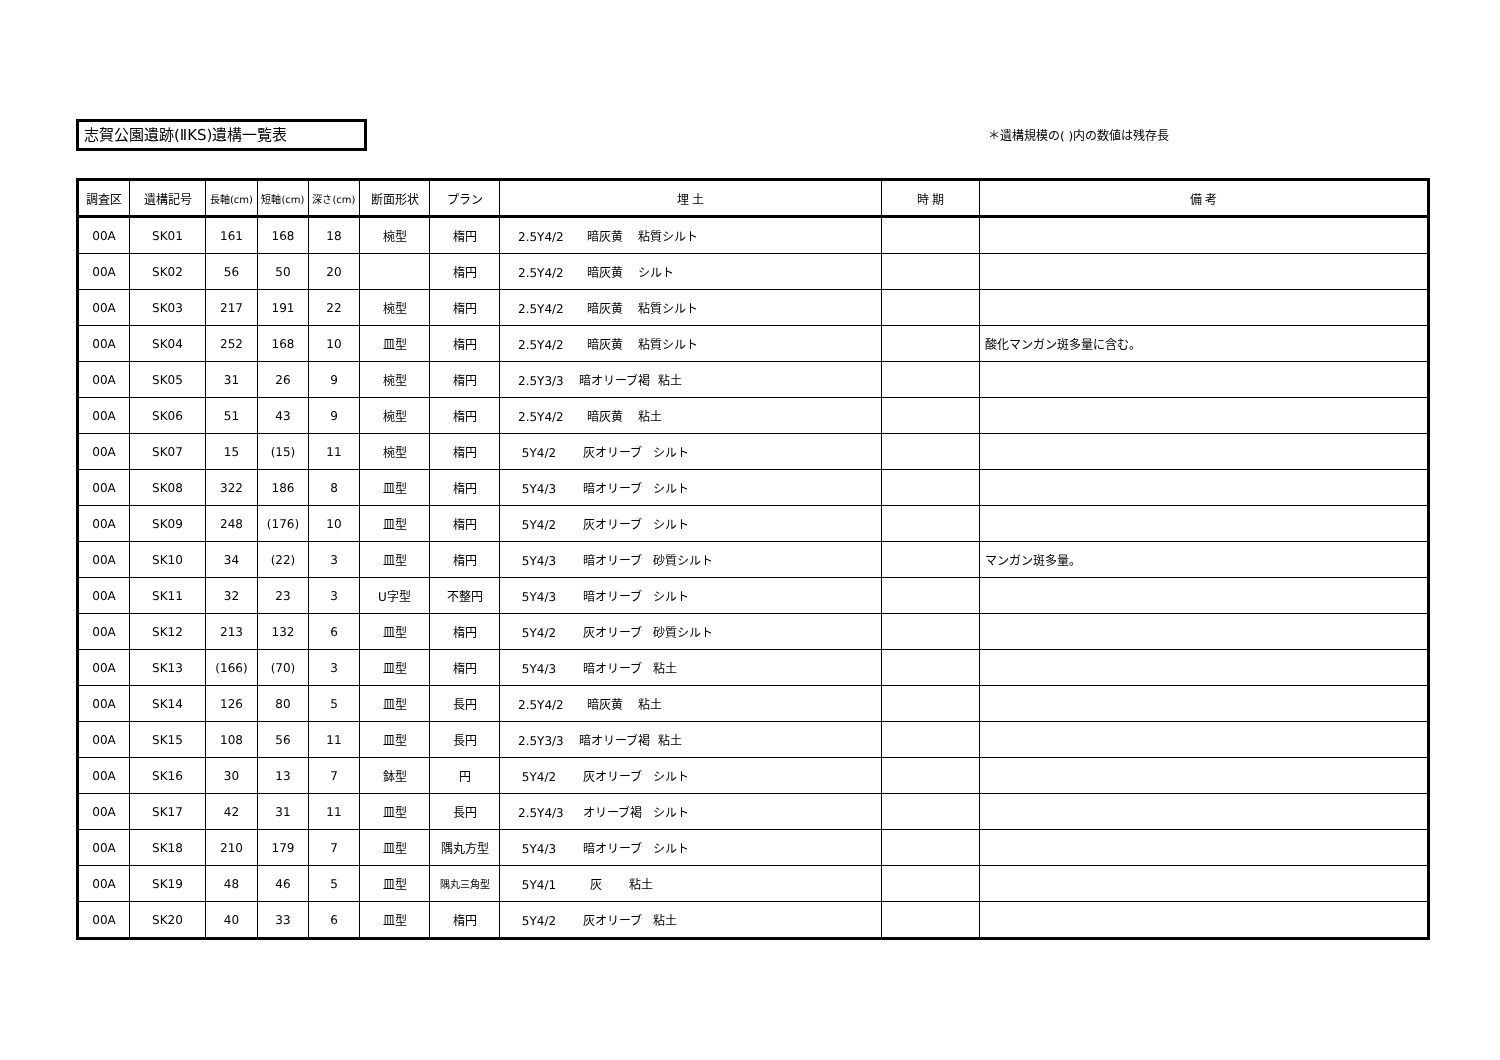志賀公園遺跡(ⅡKS)遺構一覧表 ＊遺構規模の( )内の数値は残存長
| 調査区 | 遺構記号 | 長軸(cm) | 短軸(cm) | 深さ(cm) | 断面形状 | プラン | 埋 土 | 時 期 | 備 考 |
| --- | --- | --- | --- | --- | --- | --- | --- | --- | --- |
| 00A | SK01 | 161 | 168 | 18 | 椀型 | 楕円 | 2.5Y4/2 暗灰黄 粘質シルト | | |
| 00A | SK02 | 56 | 50 | 20 | | 楕円 | 2.5Y4/2 暗灰黄 シルト | | |
| 00A | SK03 | 217 | 191 | 22 | 椀型 | 楕円 | 2.5Y4/2 暗灰黄 粘質シルト | | |
| 00A | SK04 | 252 | 168 | 10 | 皿型 | 楕円 | 2.5Y4/2 暗灰黄 粘質シルト | | 酸化マンガン斑多量に含む。 |
| 00A | SK05 | 31 | 26 | 9 | 椀型 | 楕円 | 2.5Y3/3 暗オリーブ褐 粘土 | | |
| 00A | SK06 | 51 | 43 | 9 | 椀型 | 楕円 | 2.5Y4/2 暗灰黄 粘土 | | |
| 00A | SK07 | 15 | (15) | 11 | 椀型 | 楕円 | 5Y4/2 灰オリーブ シルト | | |
| 00A | SK08 | 322 | 186 | 8 | 皿型 | 楕円 | 5Y4/3 暗オリーブ シルト | | |
| 00A | SK09 | 248 | (176) | 10 | 皿型 | 楕円 | 5Y4/2 灰オリーブ シルト | | |
| 00A | SK10 | 34 | (22) | 3 | 皿型 | 楕円 | 5Y4/3 暗オリーブ 砂質シルト | | マンガン斑多量。 |
| 00A | SK11 | 32 | 23 | 3 | U字型 | 不整円 | 5Y4/3 暗オリーブ シルト | | |
| 00A | SK12 | 213 | 132 | 6 | 皿型 | 楕円 | 5Y4/2 灰オリーブ 砂質シルト | | |
| 00A | SK13 | (166) | (70) | 3 | 皿型 | 楕円 | 5Y4/3 暗オリーブ 粘土 | | |
| 00A | SK14 | 126 | 80 | 5 | 皿型 | 長円 | 2.5Y4/2 暗灰黄 粘土 | | |
| 00A | SK15 | 108 | 56 | 11 | 皿型 | 長円 | 2.5Y3/3 暗オリーブ褐 粘土 | | |
| 00A | SK16 | 30 | 13 | 7 | 鉢型 | 円 | 5Y4/2 灰オリーブ シルト | | |
| 00A | SK17 | 42 | 31 | 11 | 皿型 | 長円 | 2.5Y4/3 オリーブ褐 シルト | | |
| 00A | SK18 | 210 | 179 | 7 | 皿型 | 隅丸方型 | 5Y4/3 暗オリーブ シルト | | |
| 00A | SK19 | 48 | 46 | 5 | 皿型 | 隅丸三角型 | 5Y4/1 灰 粘土 | | |
| 00A | SK20 | 40 | 33 | 6 | 皿型 | 楕円 | 5Y4/2 灰オリーブ 粘土 | | |